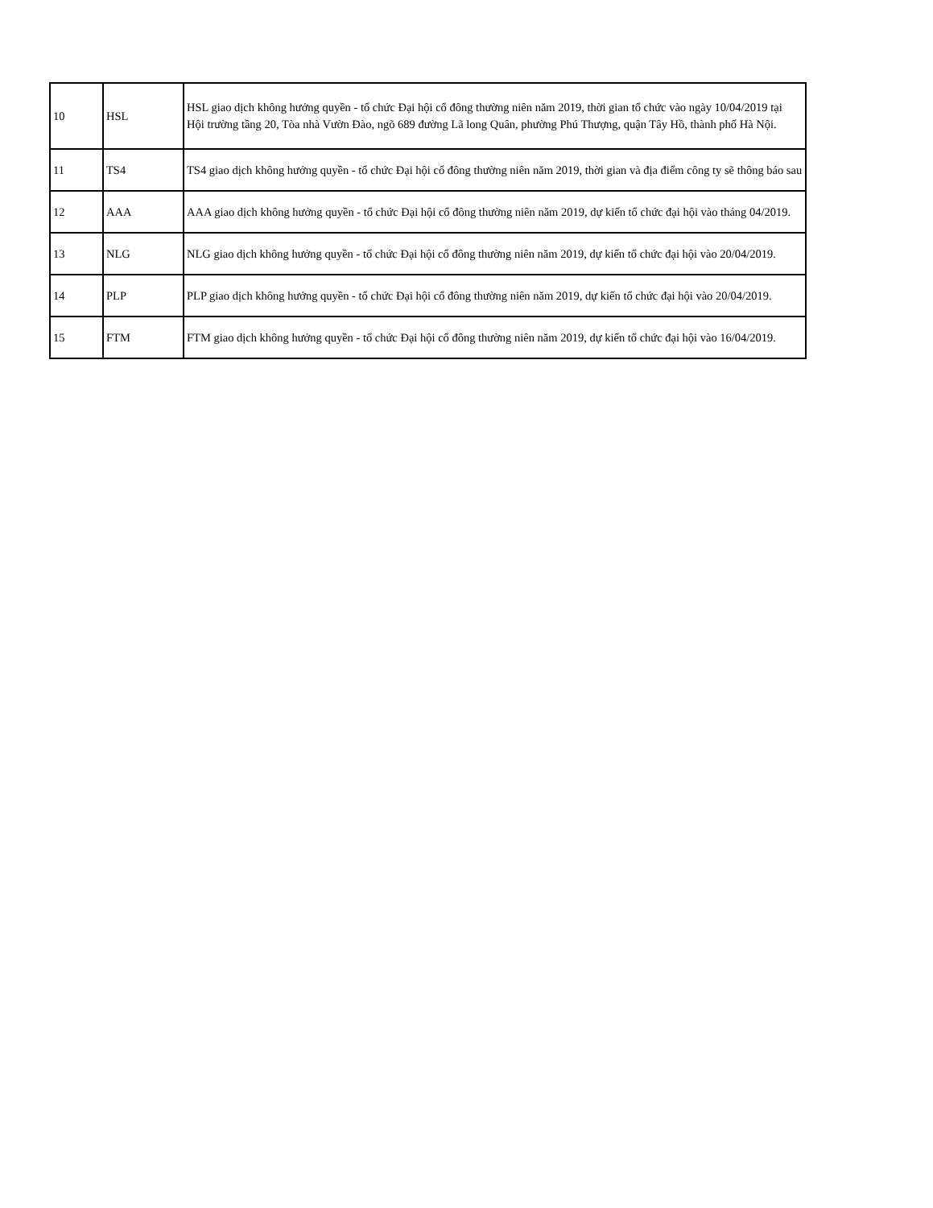| 10 | HSL | HSL giao dịch không hưởng quyền - tổ chức Đại hội cổ đông thường niên năm 2019, thời gian tổ chức vào ngày 10/04/2019 tại Hội trường tầng 20, Tòa nhà Vườn Đào, ngõ 689 đường Lã long Quân, phường Phú Thượng, quận Tây Hồ, thành phố Hà Nội. |
| 11 | TS4 | TS4 giao dịch không hưởng quyền - tổ chức Đại hội cổ đông thường niên năm 2019, thời gian và địa điểm công ty sẽ thông báo sau |
| 12 | AAA | AAA giao dịch không hưởng quyền - tổ chức Đại hội cổ đông thường niên năm 2019, dự kiến tổ chức đại hội vào tháng 04/2019. |
| 13 | NLG | NLG giao dịch không hưởng quyền - tổ chức Đại hội cổ đông thường niên năm 2019, dự kiến tổ chức đại hội vào 20/04/2019. |
| 14 | PLP | PLP giao dịch không hưởng quyền - tổ chức Đại hội cổ đông thường niên năm 2019, dự kiến tổ chức đại hội vào 20/04/2019. |
| 15 | FTM | FTM giao dịch không hưởng quyền - tổ chức Đại hội cổ đông thường niên năm 2019, dự kiến tổ chức đại hội vào 16/04/2019. |